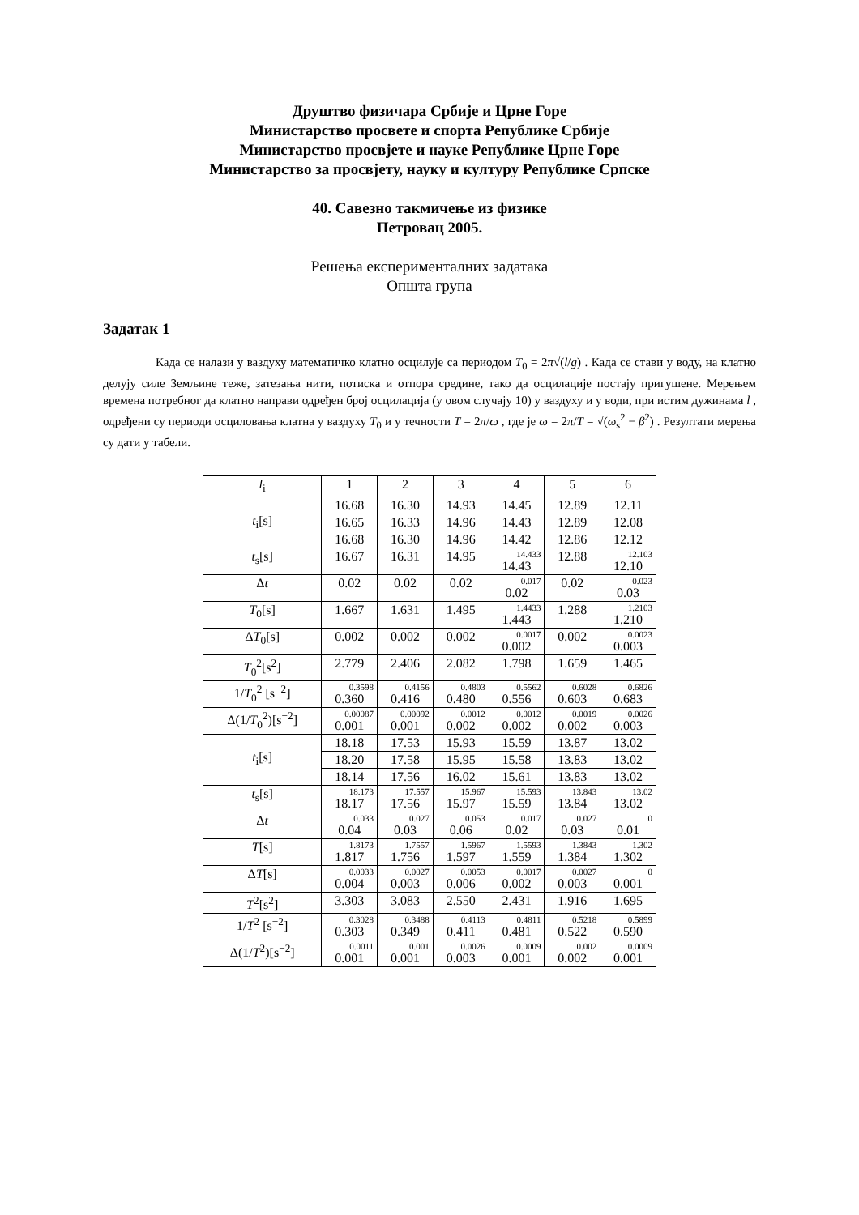Друштво физичара Србије и Црне Горе
Министарство просвете и спорта Републике Србије
Министарство просвјете и науке Републике Црне Горе
Министарство за просвјету, науку и културу Републике Српске
40. Савезно такмичење из физике
Петровац 2005.
Решења експерименталних задатака
Општа група
Задатак 1
Када се налази у ваздуху математичко клатно осцилује са периодом T<sub>0</sub> = 2π√(l/g) . Када се стави у воду, на клатно делују силе Земљине теже, затезања нити, потиска и отпора средине, тако да осцилације постају пригушене. Мерењем времена потребног да клатно направи одређен број осцилација (у овом случају 10) у ваздуху и у води, при истим дужинама l , одређени су периоди осциловања клатна у ваздуху T<sub>0</sub> и у течности T = 2π/ω , где је ω = 2π/T = √(ω<sub>s</sub><sup>2</sup> − β<sup>2</sup>) . Резултати мерења су дати у табели.
| l<sub>i</sub> | 1 | 2 | 3 | 4 | 5 | 6 |
| t<sub>i</sub>[s] | 16.68 | 16.30 | 14.93 | 14.45 | 12.89 | 12.11 |
| | 16.65 | 16.33 | 14.96 | 14.43 | 12.89 | 12.08 |
| | 16.68 | 16.30 | 14.96 | 14.42 | 12.86 | 12.12 |
| t<sub>s</sub>[s] | 16.67 | 16.31 | 14.95 | 14.433 14.43 | 12.88 | 12.103 12.10 |
| Δ t | 0.02 | 0.02 | 0.02 | 0.017 0.02 | 0.02 | 0.023 0.03 |
| T<sub>0</sub>[s] | 1.667 | 1.631 | 1.495 | 1.4433 1.443 | 1.288 | 1.2103 1.210 |
| Δ T<sub>0</sub>[s] | 0.002 | 0.002 | 0.002 | 0.0017 0.002 | 0.002 | 0.0023 0.003 |
| T<sub>0</sub><sup>2</sup>[s<sup>2</sup>] | 2.779 | 2.406 | 2.082 | 1.798 | 1.659 | 1.465 |
| 1/ T<sub>0</sub><sup>2</sup> [s<sup>−2</sup>] | 0.3598 0.360 | 0.4156 0.416 | 0.4803 0.480 | 0.5562 0.556 | 0.6028 0.603 | 0.6826 0.683 |
| Δ(1/ T<sub>0</sub><sup>2</sup>)[s<sup>−2</sup>] | 0.00087 0.001 | 0.00092 0.001 | 0.0012 0.002 | 0.0012 0.002 | 0.0019 0.002 | 0.0026 0.003 |
| t<sub>i</sub>[s] | 18.18 | 17.53 | 15.93 | 15.59 | 13.87 | 13.02 |
| | 18.20 | 17.58 | 15.95 | 15.58 | 13.83 | 13.02 |
| | 18.14 | 17.56 | 16.02 | 15.61 | 13.83 | 13.02 |
| t<sub>s</sub>[s] | 18.173 18.17 | 17.557 17.56 | 15.967 15.97 | 15.593 15.59 | 13.843 13.84 | 13.02 13.02 |
| Δ t | 0.033 0.04 | 0.027 0.03 | 0.053 0.06 | 0.017 0.02 | 0.027 0.03 | 0 0.01 |
| T [s] | 1.8173 1.817 | 1.7557 1.756 | 1.5967 1.597 | 1.5593 1.559 | 1.3843 1.384 | 1.302 1.302 |
| Δ T [s] | 0.0033 0.004 | 0.0027 0.003 | 0.0053 0.006 | 0.0017 0.002 | 0.0027 0.003 | 0 0.001 |
| T<sup>2</sup>[s<sup>2</sup>] | 3.303 | 3.083 | 2.550 | 2.431 | 1.916 | 1.695 |
| 1/ T<sup>2</sup> [s<sup>−2</sup>] | 0.3028 0.303 | 0.3488 0.349 | 0.4113 0.411 | 0.4811 0.481 | 0.5218 0.522 | 0.5899 0.590 |
| Δ(1/ T<sup>2</sup>)[s<sup>−2</sup>] | 0.0011 0.001 | 0.001 0.001 | 0.0026 0.003 | 0.0009 0.001 | 0.002 0.002 | 0.0009 0.001 |